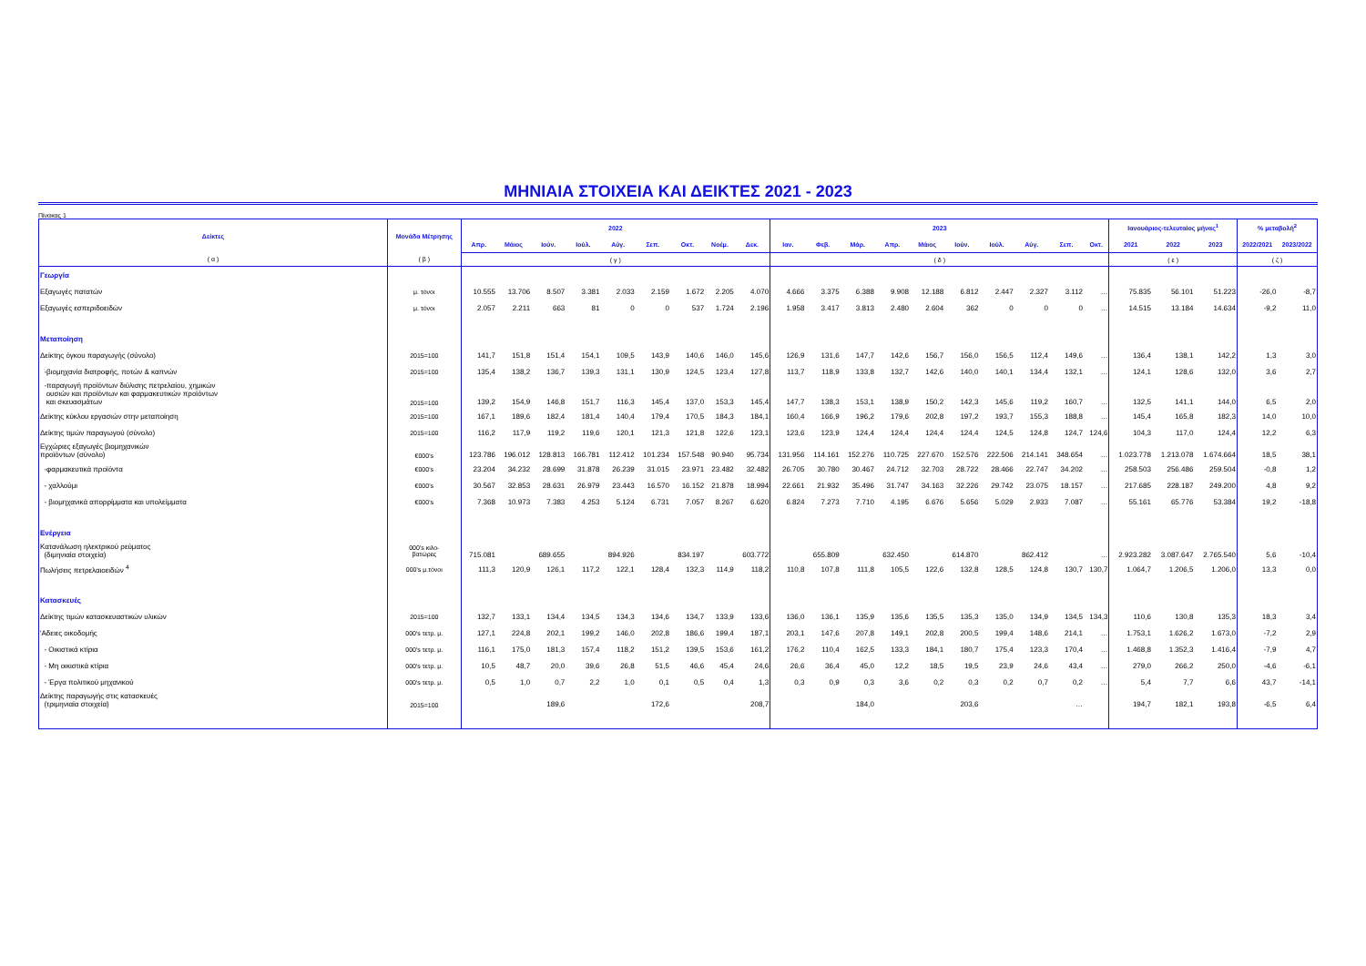ΜΗΝΙΑΙΑ ΣΤΟΙΧΕΙΑ ΚΑΙ ΔΕΙΚΤΕΣ 2021 - 2023
Πίνακας 1
| Δείκτες | Μονάδα Μέτρησης | 2022 | | | | | | | | | 2023 | | | | | | | | | | Ιανουάριος-τελευταίος μήνας<sup>1</sup> | | | % μεταβολή<sup>2</sup> | |
| --- | --- | --- | --- | --- | --- | --- | --- | --- | --- | --- | --- | --- | --- | --- | --- | --- | --- | --- | --- | --- | --- | --- | --- | --- | --- |
| | | Απρ. | Μάιος | Ιούν. | Ιούλ. | Αύγ. | Σεπ. | Οκτ. | Νοέμ. | Δεκ. | Ιαν. | Φεβ. | Μάρ. | Απρ. | Μάιος | Ιούν. | Ιούλ. | Αύγ. | Σεπ. | Οκτ. | 2021 | 2022 | 2023 | 2022/2021 | 2023/2022 |
| ( α ) | ( β ) | ( γ ) | | | | | | | | | ( δ ) | | | | | | | | | | ( ε ) | | | ( ζ ) | |
| Γεωργία | | | | | | | | | | | | | | | | | | | | | | | | | |
| Εξαγωγές πατατών | μ. τόνοι | 10.555 | 13.706 | 8.507 | 3.381 | 2.033 | 2.159 | 1.672 | 2.205 | 4.070 | 4.666 | 3.375 | 6.388 | 9.908 | 12.188 | 6.812 | 2.447 | 2.327 | 3.112 | … | 75.835 | 56.101 | 51.223 | -26,0 | -8,7 |
| Εξαγωγές εσπεριδοειδών | μ. τόνοι | 2.057 | 2.211 | 663 | 81 | 0 | 0 | 537 | 1.724 | 2.196 | 1.958 | 3.417 | 3.813 | 2.480 | 2.604 | 362 | 0 | 0 | 0 | … | 14.515 | 13.184 | 14.634 | -9,2 | 11,0 |
| Μεταποίηση | | | | | | | | | | | | | | | | | | | | | | | | | |
| Δείκτης όγκου παραγωγής (σύνολο) | 2015=100 | 141,7 | 151,8 | 151,4 | 154,1 | 109,5 | 143,9 | 140,6 | 146,0 | 145,6 | 126,9 | 131,6 | 147,7 | 142,6 | 156,7 | 156,0 | 156,5 | 112,4 | 149,6 | … | 136,4 | 138,1 | 142,2 | 1,3 | 3,0 |
| -βιομηχανία διατροφής, ποτών & καπνών | 2015=100 | 135,4 | 138,2 | 136,7 | 139,3 | 131,1 | 130,9 | 124,5 | 123,4 | 127,8 | 113,7 | 118,9 | 133,8 | 132,7 | 142,6 | 140,0 | 140,1 | 134,4 | 132,1 | … | 124,1 | 128,6 | 132,0 | 3,6 | 2,7 |
| -παραγωγή προϊόντων διύλισης πετρελαίου, χημικών ουσιών και προϊόντων και φαρμακευτικών προϊόντων και σκευασμάτων | 2015=100 | 139,2 | 154,9 | 146,8 | 151,7 | 116,3 | 145,4 | 137,0 | 153,3 | 145,4 | 147,7 | 138,3 | 153,1 | 138,9 | 150,2 | 142,3 | 145,6 | 119,2 | 160,7 | … | 132,5 | 141,1 | 144,0 | 6,5 | 2,0 |
| Δείκτης κύκλου εργασιών στην μεταποίηση | 2015=100 | 167,1 | 189,6 | 182,4 | 181,4 | 140,4 | 179,4 | 170,5 | 184,3 | 184,1 | 160,4 | 166,9 | 196,2 | 179,6 | 202,8 | 197,2 | 193,7 | 155,3 | 188,8 | … | 145,4 | 165,8 | 182,3 | 14,0 | 10,0 |
| Δείκτης τιμών παραγωγού (σύνολο) | 2015=100 | 116,2 | 117,9 | 119,2 | 119,6 | 120,1 | 121,3 | 121,8 | 122,6 | 123,1 | 123,6 | 123,9 | 124,4 | 124,4 | 124,4 | 124,4 | 124,5 | 124,8 | 124,7 | 124,6 | 104,3 | 117,0 | 124,4 | 12,2 | 6,3 |
| Εγχώριες εξαγωγές βιομηχανικών προϊόντων (σύνολο) | €000's | 123.786 | 196.012 | 128.813 | 166.781 | 112.412 | 101.234 | 157.548 | 90.940 | 95.734 | 131.956 | 114.161 | 152.276 | 110.725 | 227.670 | 152.576 | 222.506 | 214.141 | 348.654 | … | 1.023.778 | 1.213.078 | 1.674.664 | 18,5 | 38,1 |
| -φαρμακευτικά προϊόντα | €000's | 23.204 | 34.232 | 28.699 | 31.878 | 26.239 | 31.015 | 23.971 | 23.482 | 32.482 | 26.705 | 30.780 | 30.467 | 24.712 | 32.703 | 28.722 | 28.466 | 22.747 | 34.202 | … | 258.503 | 256.486 | 259.504 | -0,8 | 1,2 |
| - χαλλούμι | €000's | 30.567 | 32.853 | 28.631 | 26.979 | 23.443 | 16.570 | 16.152 | 21.878 | 18.994 | 22.661 | 21.932 | 35.496 | 31.747 | 34.163 | 32.226 | 29.742 | 23.075 | 18.157 | … | 217.685 | 228.187 | 249.200 | 4,8 | 9,2 |
| - βιομηχανικά απορρίμματα και υπολείμματα | €000's | 7.368 | 10.973 | 7.383 | 4.253 | 5.124 | 6.731 | 7.057 | 8.267 | 6.620 | 6.824 | 7.273 | 7.710 | 4.195 | 6.676 | 5.656 | 5.029 | 2.933 | 7.087 | … | 55.161 | 65.776 | 53.384 | 19,2 | -18,8 |
| Ενέργεια | | | | | | | | | | | | | | | | | | | | | | | | | |
| Κατανάλωση ηλεκτρικού ρεύματος (διμηνιαία στοιχεία) | 000's κιλο- βατώρες | 715.081 | | 689.655 | | 894.926 | | 834.197 | | 603.772 | | 655.809 | | 632.450 | | 614.870 | | 862.412 | | … | 2.923.282 | 3.087.647 | 2.765.540 | 5,6 | -10,4 |
| Πωλήσεις πετρελαιοειδών <sup>4</sup> | 000's μ.τόνοι | 111,3 | 120,9 | 126,1 | 117,2 | 122,1 | 128,4 | 132,3 | 114,9 | 118,2 | 110,8 | 107,8 | 111,8 | 105,5 | 122,6 | 132,8 | 128,5 | 124,8 | 130,7 | 130,7 | 1.064,7 | 1.206,5 | 1.206,0 | 13,3 | 0,0 |
| Κατασκευές | | | | | | | | | | | | | | | | | | | | | | | | | |
| Δείκτης τιμών κατασκευαστικών υλικών | 2015=100 | 132,7 | 133,1 | 134,4 | 134,5 | 134,3 | 134,6 | 134,7 | 133,9 | 133,6 | 136,0 | 136,1 | 135,9 | 135,6 | 135,5 | 135,3 | 135,0 | 134,9 | 134,5 | 134,3 | 110,6 | 130,8 | 135,3 | 18,3 | 3,4 |
| 'Αδειες οικοδομής | 000's τετρ. μ. | 127,1 | 224,8 | 202,1 | 199,2 | 146,0 | 202,8 | 186,6 | 199,4 | 187,1 | 203,1 | 147,6 | 207,8 | 149,1 | 202,8 | 200,5 | 199,4 | 148,6 | 214,1 | … | 1.753,1 | 1.626,2 | 1.673,0 | -7,2 | 2,9 |
| - Οικιστικά κτίρια | 000's τετρ. μ. | 116,1 | 175,0 | 181,3 | 157,4 | 118,2 | 151,2 | 139,5 | 153,6 | 161,2 | 176,2 | 110,4 | 162,5 | 133,3 | 184,1 | 180,7 | 175,4 | 123,3 | 170,4 | … | 1.468,8 | 1.352,3 | 1.416,4 | -7,9 | 4,7 |
| - Μη οικιστικά κτίρια | 000's τετρ. μ. | 10,5 | 48,7 | 20,0 | 39,6 | 26,8 | 51,5 | 46,6 | 45,4 | 24,6 | 26,6 | 36,4 | 45,0 | 12,2 | 18,5 | 19,5 | 23,9 | 24,6 | 43,4 | … | 279,0 | 266,2 | 250,0 | -4,6 | -6,1 |
| - Έργα πολιτικού μηχανικού | 000's τετρ. μ. | 0,5 | 1,0 | 0,7 | 2,2 | 1,0 | 0,1 | 0,5 | 0,4 | 1,3 | 0,3 | 0,9 | 0,3 | 3,6 | 0,2 | 0,3 | 0,2 | 0,7 | 0,2 | … | 5,4 | 7,7 | 6,6 | 43,7 | -14,1 |
| Δείκτης παραγωγής στις κατασκευές (τριμηνιαία στοιχεία) | 2015=100 | | | 189,6 | | | 172,6 | | | 208,7 | | | 184,0 | | | 203,6 | | | … | | 194,7 | 182,1 | 193,8 | -6,5 | 6,4 |